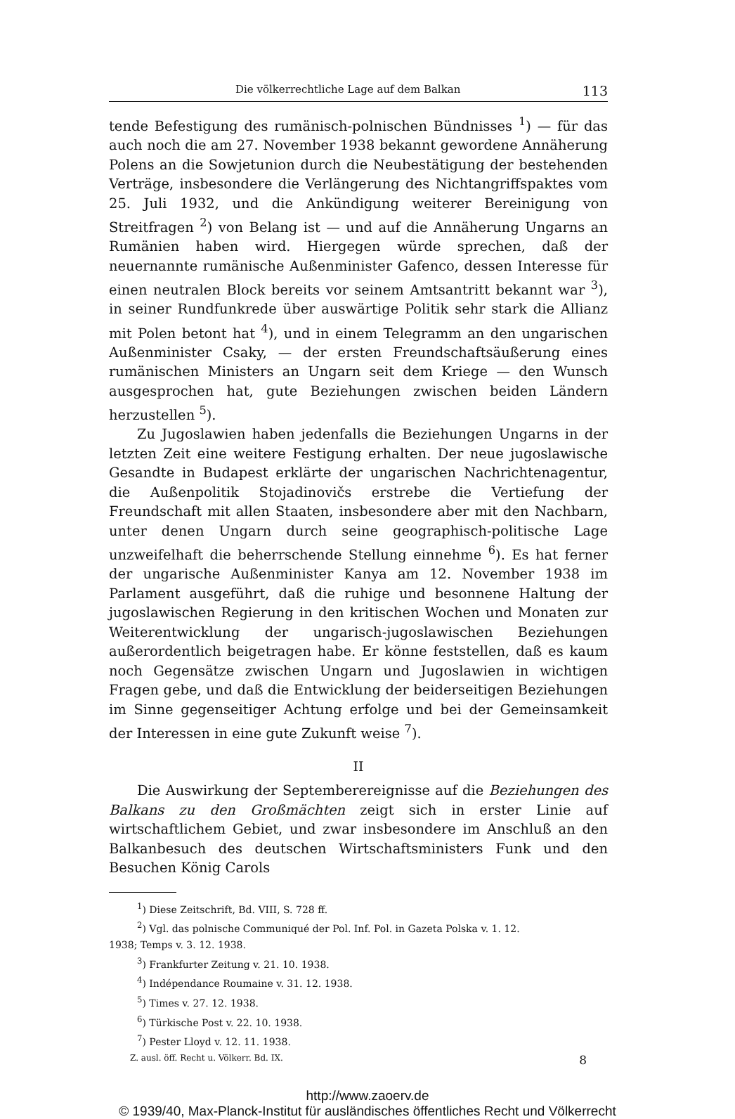Die völkerrechtliche Lage auf dem Balkan 113
tende Befestigung des rumänisch-polnischen Bündnisses <sup>1</sup>) — für das auch noch die am 27. November 1938 bekannt gewordene Annäherung Polens an die Sowjetunion durch die Neubestätigung der bestehenden Verträge, insbesondere die Verlängerung des Nichtangriffspaktes vom 25. Juli 1932, und die Ankündigung weiterer Bereinigung von Streitfragen <sup>2</sup>) von Belang ist — und auf die Annäherung Ungarns an Rumänien haben wird. Hiergegen würde sprechen, daß der neuernannte rumänische Außenminister Gafenco, dessen Interesse für einen neutralen Block bereits vor seinem Amtsantritt bekannt war <sup>3</sup>), in seiner Rundfunkrede über auswärtige Politik sehr stark die Allianz mit Polen betont hat <sup>4</sup>), und in einem Telegramm an den ungarischen Außenminister Csaky, — der ersten Freundschaftsäußerung eines rumänischen Ministers an Ungarn seit dem Kriege — den Wunsch ausgesprochen hat, gute Beziehungen zwischen beiden Ländern herzustellen <sup>5</sup>).
Zu Jugoslawien haben jedenfalls die Beziehungen Ungarns in der letzten Zeit eine weitere Festigung erhalten. Der neue jugoslawische Gesandte in Budapest erklärte der ungarischen Nachrichtenagentur, die Außenpolitik Stojadinovičs erstrebe die Vertiefung der Freundschaft mit allen Staaten, insbesondere aber mit den Nachbarn, unter denen Ungarn durch seine geographisch-politische Lage unzweifelhaft die beherrschende Stellung einnehme <sup>6</sup>). Es hat ferner der ungarische Außenminister Kanya am 12. November 1938 im Parlament ausgeführt, daß die ruhige und besonnene Haltung der jugoslawischen Regierung in den kritischen Wochen und Monaten zur Weiterentwicklung der ungarisch-jugoslawischen Beziehungen außerordentlich beigetragen habe. Er könne feststellen, daß es kaum noch Gegensätze zwischen Ungarn und Jugoslawien in wichtigen Fragen gebe, und daß die Entwicklung der beiderseitigen Beziehungen im Sinne gegenseitiger Achtung erfolge und bei der Gemeinsamkeit der Interessen in eine gute Zukunft weise <sup>7</sup>).
II
Die Auswirkung der Septemberereignisse auf die Beziehungen des Balkans zu den Großmächten zeigt sich in erster Linie auf wirtschaftlichem Gebiet, und zwar insbesondere im Anschluß an den Balkanbesuch des deutschen Wirtschaftsministers Funk und den Besuchen König Carols
<sup>1</sup>) Diese Zeitschrift, Bd. VIII, S. 728 ff.
<sup>2</sup>) Vgl. das polnische Communiqué der Pol. Inf. Pol. in Gazeta Polska v. 1. 12.
1938; Temps v. 3. 12. 1938.
<sup>3</sup>) Frankfurter Zeitung v. 21. 10. 1938.
<sup>4</sup>) Indépendance Roumaine v. 31. 12. 1938.
<sup>5</sup>) Times v. 27. 12. 1938.
<sup>6</sup>) Türkische Post v. 22. 10. 1938.
<sup>7</sup>) Pester Lloyd v. 12. 11. 1938.
Z. ausl. öff. Recht u. Völkerr. Bd. IX. 8
http://www.zaoerv.de
© 1939/40, Max-Planck-Institut für ausländisches öffentliches Recht und Völkerrecht